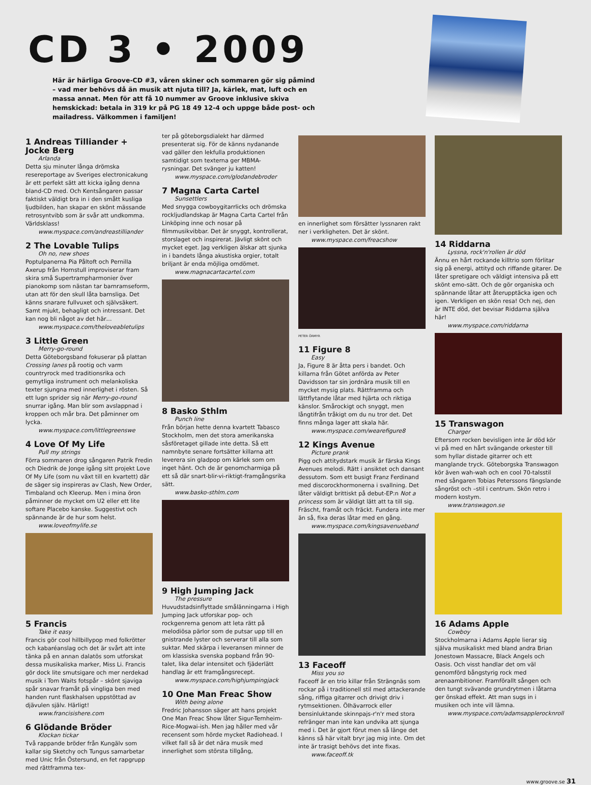CD 3 • 2009
Här är härliga Groove-CD #3, våren skiner och sommaren gör sig påmind – vad mer behövs då än musik att njuta till? Ja, kärlek, mat, luft och en massa annat. Men för att få 10 nummer av Groove inklusive skiva hemskickad: betala in 319 kr på PG 18 49 12-4 och uppge både post- och mailadress. Välkommen i familjen!
1 Andreas Tilliander + Jocke Berg
Arlanda
Detta sju minuter långa drömska resereportage av Sveriges electronicakung är ett perfekt sätt att kicka igång denna bland-CD med. Och Kentsångaren passar faktiskt väldigt bra in i den smått kusliga ljudbilden, han skapar en skönt mässande retrosyntvibb som är svår att undkomma. Världsklass!
www.myspace.com/andreastilliander
2 The Lovable Tulips
Oh no, new shoes
Poptulpanerna Pia Påltoft och Pernilla Axerup från Hornstull improviserar fram skira små Supertrampharmonier över pianokomp som nästan tar barnramseform, utan att för den skull låta barnsliga. Det känns snarare fullvuxet och självsäkert. Samt mjukt, behagligt och intressant. Det kan nog bli något av det här…
www.myspace.com/theloveabletulips
3 Little Green
Merry-go-round
Detta Göteborgsband fokuserar på plattan Crossing lanes på rootig och varm countryrock med traditionsrika och gemytliga instrument och melankoliska texter sjungna med innerlighet i rösten. Så ett lugn sprider sig när Merry-go-round snurrar igång. Man blir som avslappnad i kroppen och mår bra. Det påminner om lycka.
www.myspace.com/littlegreenswe
4 Love Of My Life
Pull my strings
Förra sommaren drog sångaren Patrik Fredin och Diedrik de Jonge igång sitt projekt Love Of My Life (som nu växt till en kvartett) där de säger sig inspireras av Clash, New Order, Timbaland och Kleerup. Men i mina öron påminner de mycket om U2 eller ett lite softare Placebo kanske. Suggestivt och spännande är de hur som helst.
www.loveofmylife.se
5 Francis
Take it easy
Francis gör cool hillbillypop med folkrötter och kabaréanslag och det är svårt att inte tänka på en annan dalatös som utforskat dessa musikaliska marker, Miss Li. Francis gör dock lite smutsigare och mer nerdekad musik i Tom Waits fotspår – skönt sjaviga spår snavar framåt på vingliga ben med handen runt flaskhalsen uppstöttad av djävulen själv. Härligt!
www.francisishere.com
6 Glödande Bröder
Klockan tickar
Två rappande bröder från Kungälv som kallar sig Sketchy och Tungus samarbetar med Unic från Östersund, en fet rapgrupp med rättframma tex-
ter på göteborgsdialekt har därmed presenterat sig. För de känns nydanande vad gäller den lekfulla produktionen samtidigt som texterna ger MBMA-rysningar. Det svänger ju katten!
www.myspace.com/glodandebroder
7 Magna Carta Cartel
Sunsettlers
Med snygga cowboygitarrlicks och drömska rockljudlandskap är Magna Carta Cartel från Linköping inne och nosar på filmmusikvibbar. Det är snyggt, kontrollerat, storslaget och inspirerat. Jävligt skönt och mycket eget. Jag verkligen älskar att sjunka in i bandets långa akustiska orgier, totalt briljant är enda möjliga omdömet.
www.magnacartacartel.com
8 Basko Sthlm
Punch line
Från början hette denna kvartett Tabasco Stockholm, men det stora amerikanska såsföretaget gillade inte detta. Så ett namnbyte senare fortsätter killarna att leverera sin gladpop om kärlek som om inget hänt. Och de är genomcharmiga på ett så där snart-blir-vi-riktigt-framgångsrika sätt.
www.basko-sthlm.com
9 High Jumping Jack
The pressure
Huvudstadsinflyttade smålänningarna i High Jumping Jack utforskar pop- och rockgenrerna genom att leta rätt på melodiösa pärlor som de putsar upp till en gnistrande lyster och serverar till alla som suktar. Med skärpa i leveransen minner de om klassiska svenska popband från 90-talet, lika delar intensitet och fjäderlätt handlag är ett framgångsrecept.
www.myspace.com/highjumpingjack
10 One Man Freac Show
With being alone
Fredric Johansson säger att hans projekt One Man Freac Show låter Sigur-Ternheim-Rice-Mogwai-ish. Men jag håller med vår recensent som hörde mycket Radiohead. I vilket fall så är det nära musik med innerlighet som största tillgång,
en innerlighet som försätter lyssnaren rakt ner i verkligheten. Det är skönt.
www.myspace.com/freacshow
PETER ÖRMYR
11 Figure 8
Easy
Ja, Figure 8 är åtta pers i bandet. Och killarna från Götet anförda av Peter Davidsson tar sin jordnära musik till en mycket mysig plats. Rättframma och lättflytande låtar med hjärta och riktiga känslor. Smårockigt och snyggt, men långtifrån tråkigt om du nu tror det. Det finns många lager att skala här.
www.myspace.com/wearefigure8
12 Kings Avenue
Picture prank
Pigg och attitydstark musik är färska Kings Avenues melodi. Rätt i ansiktet och dansant dessutom. Som ett busigt Franz Ferdinand med discorockhormonerna i svallning. Det låter väldigt brittiskt på debut-EP:n Not a princess som är väldigt lätt att ta till sig. Fräscht, framåt och fräckt. Fundera inte mer än så, fixa deras låtar med en gång.
www.myspace.com/kingsavenueband
13 Faceoff
Miss you so
Faceoff är en trio killar från Strängnäs som rockar på i traditionell stil med attackerande sång, riffiga gitarrer och drivigt driv i rytmsektionen. Ölhävarrock eller bensinluktande skinnpajs-r'n'r med stora refränger man inte kan undvika att sjunga med i. Det är gjort förut men så länge det känns så här vitalt bryr jag mig inte. Om det inte är trasigt behövs det inte fixas.
www.faceoff.tk
14 Riddarna
Lyssna, rock'n'rollen är död
Ännu en hårt rockande killtrio som förlitar sig på energi, attityd och riffande gitarer. De låter spretigare och väldigt intensiva på ett skönt emo-sätt. Och de gör organiska och spännande låtar att återupptäcka igen och igen. Verkligen en skön resa! Och nej, den är INTE död, det bevisar Riddarna själva här!
www.myspace.com/riddarna
15 Transwagon
Charger
Eftersom rocken bevisligen inte är död kör vi på med en hårt svängande orkester till som hyllar distade gitarrer och ett manglande tryck. Göteborgska Transwagon kör även wah-wah och en cool 70-talsstil med sångaren Tobias Peterssons fängslande sångröst och –stil i centrum. Skön retro i modern kostym.
www.transwagon.se
16 Adams Apple
Cowboy
Stockholmarna i Adams Apple lierar sig själva musikaliskt med bland andra Brian Jonestown Massacre, Black Angels och Oasis. Och visst handlar det om väl genomförd bångstyrig rock med arenaambitioner. Framförallt sången och den tungt svävande grundrytmen i låtarna ger önskad effekt. Att man sugs in i musiken och inte vill lämna.
www.myspace.com/adamsapplerocknroll
www.groove.se 31